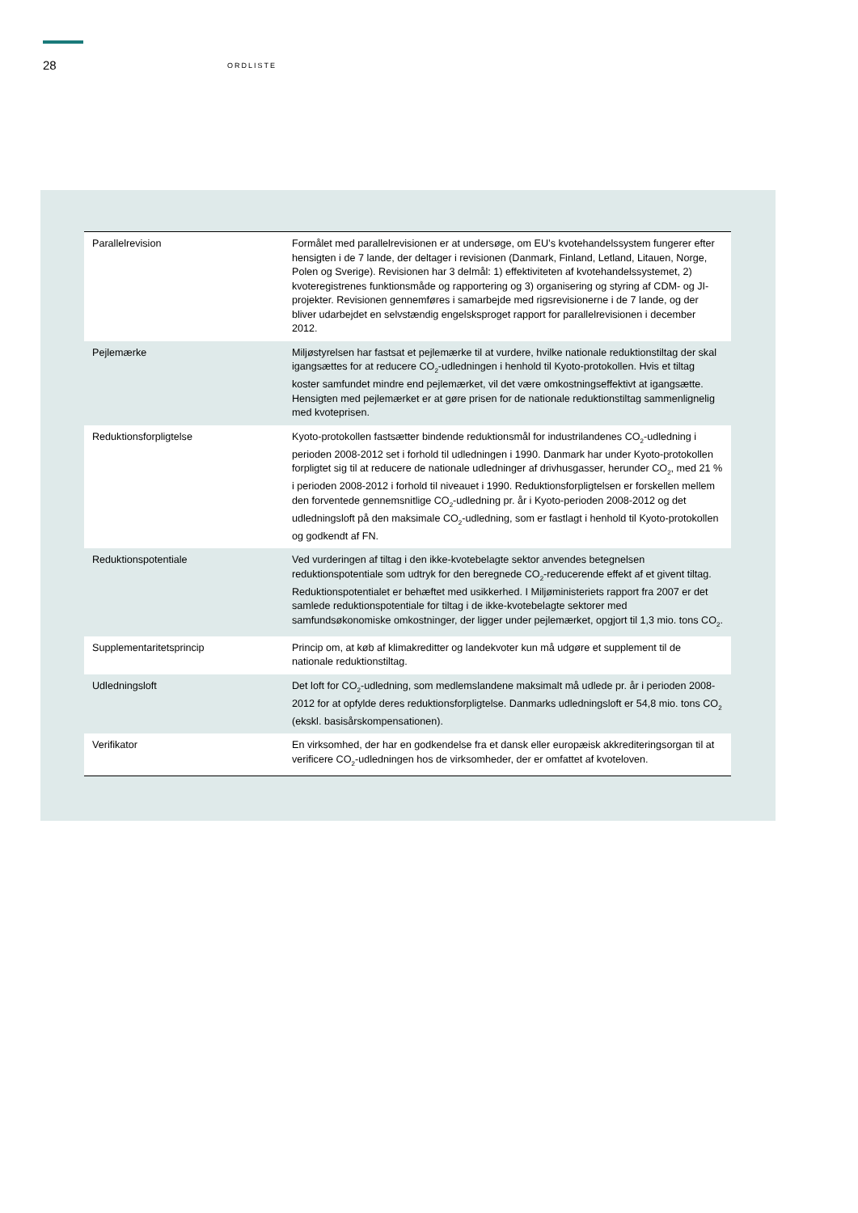28
ORDLISTE
| Parallelrevision | Formålet med parallelrevisionen er at undersøge, om EU’s kvotehandelssystem fungerer efter hensigten i de 7 lande, der deltager i revisionen (Danmark, Finland, Letland, Litauen, Norge, Polen og Sverige). Revisionen har 3 delmål: 1) effektiviteten af kvotehandelssystemet, 2) kvoteregistrenes funktionsmåde og rapportering og 3) organisering og styring af CDM- og JI-projekter. Revisionen gennemføres i samarbejde med rigsrevisionerne i de 7 lande, og der bliver udarbejdet en selvstændig engelsksproget rapport for parallelrevisionen i december 2012. |
| Pejlemærke | Miljøstyrelsen har fastsat et pejlemærke til at vurdere, hvilke nationale reduktionstiltag der skal igangsættes for at reducere CO<sub>2</sub>-udledningen i henhold til Kyoto-protokollen. Hvis et tiltag koster samfundet mindre end pejlemærket, vil det være omkostningseffektivt at igangsætte. Hensigten med pejlemærket er at gøre prisen for de nationale reduktionstiltag sammenlignelig med kvoteprisen. |
| Reduktionsforpligtelse | Kyoto-protokollen fastsætter bindende reduktionsmål for industrilandenes CO<sub>2</sub>-udledning i perioden 2008-2012 set i forhold til udledningen i 1990. Danmark har under Kyoto-protokollen forpligtet sig til at reducere de nationale udledninger af drivhusgasser, herunder CO<sub>2</sub>, med 21 % i perioden 2008-2012 i forhold til niveauet i 1990. Reduktionsforpligtelsen er forskellen mellem den forventede gennemsnitlige CO<sub>2</sub>-udledning pr. år i Kyoto-perioden 2008-2012 og det udledningsloft på den maksimale CO<sub>2</sub>-udledning, som er fastlagt i henhold til Kyoto-protokollen og godkendt af FN. |
| Reduktionspotentiale | Ved vurderingen af tiltag i den ikke-kvotebelagte sektor anvendes betegnelsen reduktionspotentiale som udtryk for den beregnede CO<sub>2</sub>-reducerende effekt af et givent tiltag. Reduktionspotentialet er behæftet med usikkerhed. I Miljøministeriets rapport fra 2007 er det samlede reduktionspotentiale for tiltag i de ikke-kvotebelagte sektorer med samfundsøkonomiske omkostninger, der ligger under pejlemærket, opgjort til 1,3 mio. tons CO<sub>2</sub>. |
| Supplementaritetsprincip | Princip om, at køb af klimakreditter og landekvoter kun må udgøre et supplement til de nationale reduktionstiltag. |
| Udledningsloft | Det loft for CO<sub>2</sub>-udledning, som medlemslandene maksimalt må udlede pr. år i perioden 2008-2012 for at opfylde deres reduktionsforpligtelse. Danmarks udledningsloft er 54,8 mio. tons CO<sub>2</sub> (ekskl. basisårskompensationen). |
| Verifikator | En virksomhed, der har en godkendelse fra et dansk eller europæisk akkrediteringsorgan til at verificere CO<sub>2</sub>-udledningen hos de virksomheder, der er omfattet af kvoteloven. |